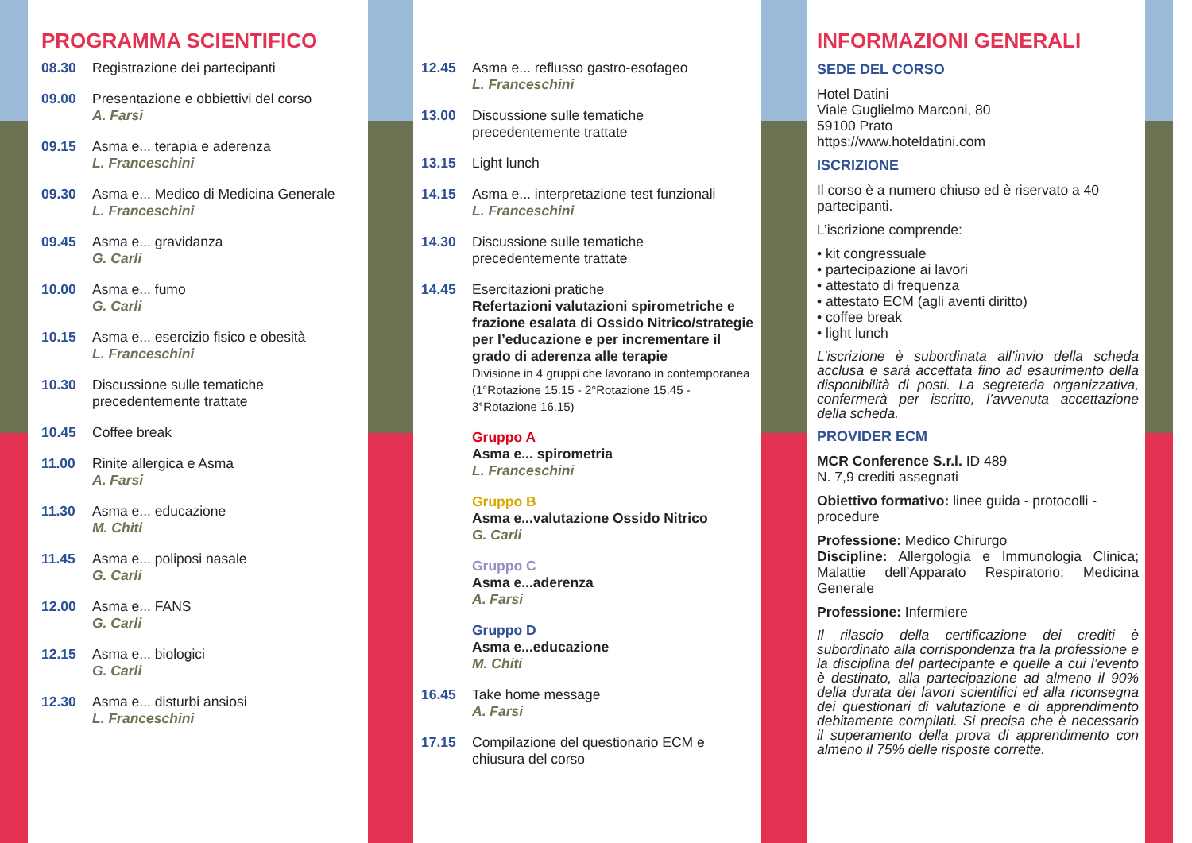PROGRAMMA SCIENTIFICO
08.30 Registrazione dei partecipanti
09.00 Presentazione e obbiettivi del corso
A. Farsi
09.15 Asma e... terapia e aderenza
L. Franceschini
09.30 Asma e... Medico di Medicina Generale
L. Franceschini
09.45 Asma e... gravidanza
G. Carli
10.00 Asma e... fumo
G. Carli
10.15 Asma e... esercizio fisico e obesità
L. Franceschini
10.30 Discussione sulle tematiche precedentemente trattate
10.45 Coffee break
11.00 Rinite allergica e Asma
A. Farsi
11.30 Asma e... educazione
M. Chiti
11.45 Asma e... poliposi nasale
G. Carli
12.00 Asma e... FANS
G. Carli
12.15 Asma e... biologici
G. Carli
12.30 Asma e... disturbi ansiosi
L. Franceschini
12.45 Asma e... reflusso gastro-esofageo
L. Franceschini
13.00 Discussione sulle tematiche precedentemente trattate
13.15 Light lunch
14.15 Asma e... interpretazione test funzionali
L. Franceschini
14.30 Discussione sulle tematiche precedentemente trattate
14.45 Esercitazioni pratiche
Refertazioni valutazioni spirometriche e frazione esalata di Ossido Nitrico/strategie per l’educazione e per incrementare il grado di aderenza alle terapie
Divisione in 4 gruppi che lavorano in contemporanea (1°Rotazione 15.15 - 2°Rotazione 15.45 - 3°Rotazione 16.15)
Gruppo A
Asma e... spirometria
L. Franceschini
Gruppo B
Asma e...valutazione Ossido Nitrico
G. Carli
Gruppo C
Asma e...aderenza
A. Farsi
Gruppo D
Asma e...educazione
M. Chiti
16.45 Take home message
A. Farsi
17.15 Compilazione del questionario ECM e chiusura del corso
INFORMAZIONI GENERALI
SEDE DEL CORSO
Hotel Datini
Viale Guglielmo Marconi, 80
59100 Prato
https://www.hoteldatini.com
ISCRIZIONE
Il corso è a numero chiuso ed è riservato a 40 partecipanti.
L’iscrizione comprende:
• kit congressuale
• partecipazione ai lavori
• attestato di frequenza
• attestato ECM (agli aventi diritto)
• coffee break
• light lunch
L’iscrizione è subordinata all’invio della scheda acclusa e sarà accettata fino ad esaurimento della disponibilità di posti. La segreteria organizzativa, confermerà per iscritto, l’avvenuta accettazione della scheda.
PROVIDER ECM
MCR Conference S.r.l. ID 489
N. 7,9 crediti assegnati
Obiettivo formativo: linee guida - protocolli - procedure
Professione: Medico Chirurgo
Discipline: Allergologia e Immunologia Clinica; Malattie dell’Apparato Respiratorio; Medicina Generale
Professione: Infermiere
Il rilascio della certificazione dei crediti è subordinato alla corrispondenza tra la professione e la disciplina del partecipante e quelle a cui l’evento è destinato, alla partecipazione ad almeno il 90% della durata dei lavori scientifici ed alla riconsegna dei questionari di valutazione e di apprendimento debitamente compilati. Si precisa che è necessario il superamento della prova di apprendimento con almeno il 75% delle risposte corrette.